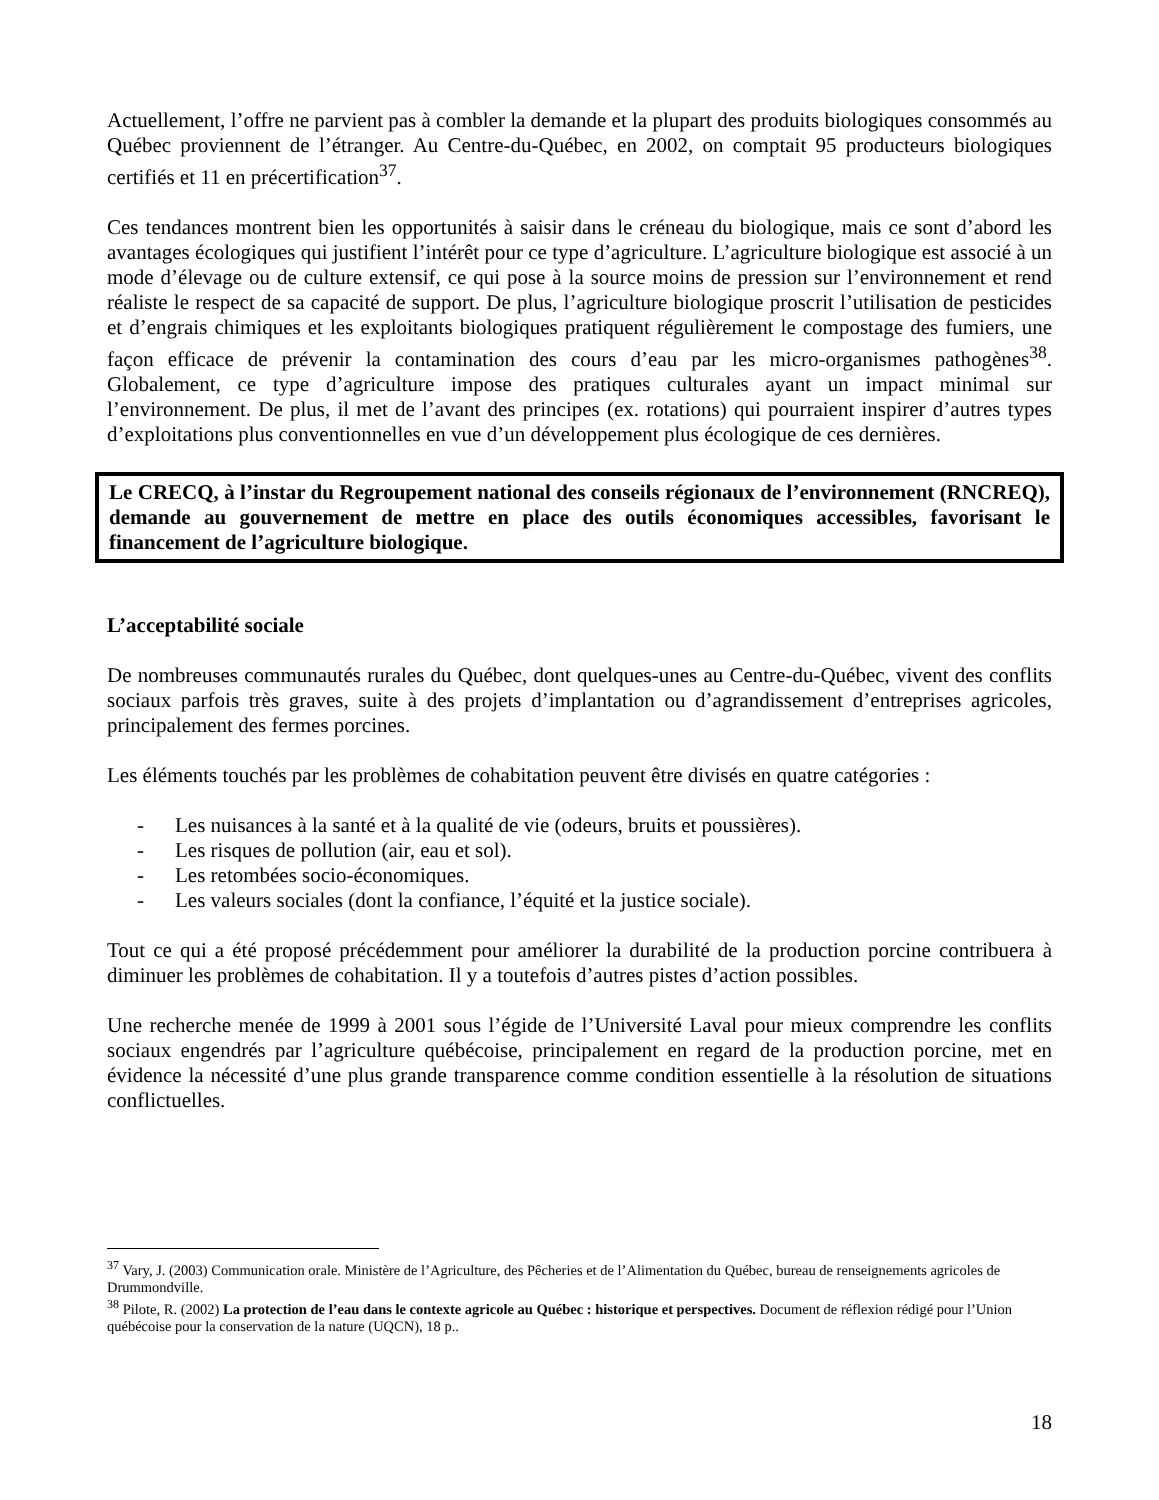Actuellement, l’offre ne parvient pas à combler la demande et la plupart des produits biologiques consommés au Québec proviennent de l’étranger. Au Centre-du-Québec, en 2002, on comptait 95 producteurs biologiques certifiés et 11 en précertification<sup>37</sup>.
Ces tendances montrent bien les opportunités à saisir dans le créneau du biologique, mais ce sont d’abord les avantages écologiques qui justifient l’intérêt pour ce type d’agriculture. L’agriculture biologique est associé à un mode d’élevage ou de culture extensif, ce qui pose à la source moins de pression sur l’environnement et rend réaliste le respect de sa capacité de support. De plus, l’agriculture biologique proscrit l’utilisation de pesticides et d’engrais chimiques et les exploitants biologiques pratiquent régulièrement le compostage des fumiers, une façon efficace de prévenir la contamination des cours d’eau par les micro-organismes pathogènes<sup>38</sup>. Globalement, ce type d’agriculture impose des pratiques culturales ayant un impact minimal sur l’environnement. De plus, il met de l’avant des principes (ex. rotations) qui pourraient inspirer d’autres types d’exploitations plus conventionnelles en vue d’un développement plus écologique de ces dernières.
Le CRECQ, à l’instar du Regroupement national des conseils régionaux de l’environnement (RNCREQ), demande au gouvernement de mettre en place des outils économiques accessibles, favorisant le financement de l’agriculture biologique.
L’acceptabilité sociale
De nombreuses communautés rurales du Québec, dont quelques-unes au Centre-du-Québec, vivent des conflits sociaux parfois très graves, suite à des projets d’implantation ou d’agrandissement d’entreprises agricoles, principalement des fermes porcines.
Les éléments touchés par les problèmes de cohabitation peuvent être divisés en quatre catégories :
- Les nuisances à la santé et à la qualité de vie (odeurs, bruits et poussières).
- Les risques de pollution (air, eau et sol).
- Les retombées socio-économiques.
- Les valeurs sociales (dont la confiance, l’équité et la justice sociale).
Tout ce qui a été proposé précédemment pour améliorer la durabilité de la production porcine contribuera à diminuer les problèmes de cohabitation. Il y a toutefois d’autres pistes d’action possibles.
Une recherche menée de 1999 à 2001 sous l’égide de l’Université Laval pour mieux comprendre les conflits sociaux engendrés par l’agriculture québécoise, principalement en regard de la production porcine, met en évidence la nécessité d’une plus grande transparence comme condition essentielle à la résolution de situations conflictuelles.
<sup>37</sup> Vary, J. (2003) Communication orale. Ministère de l’Agriculture, des Pêcheries et de l’Alimentation du Québec, bureau de renseignements agricoles de Drummondville.
<sup>38</sup> Pilote, R. (2002) La protection de l’eau dans le contexte agricole au Québec : historique et perspectives. Document de réflexion rédigé pour l’Union québécoise pour la conservation de la nature (UQCN), 18 p..
18